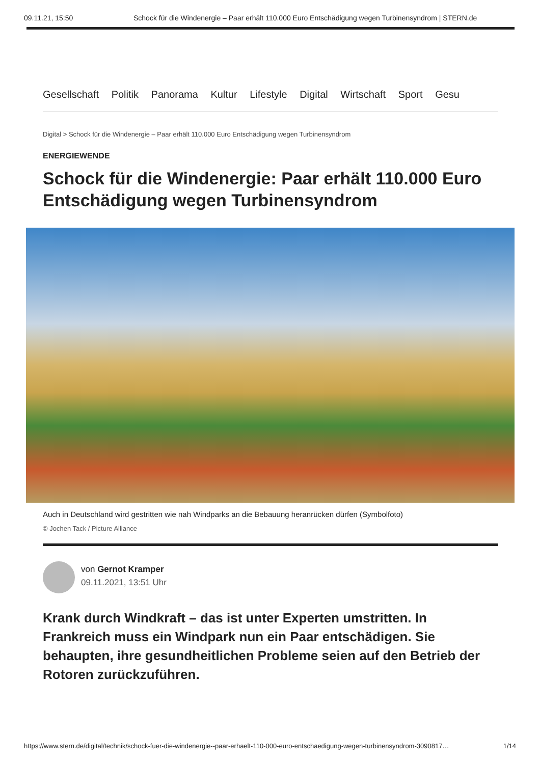09.11.21, 15:50 Schock für die Windenergie – Paar erhält 110.000 Euro Entschädigung wegen Turbinensyndrom | STERN.de
Gesellschaft Politik Panorama Kultur Lifestyle Digital Wirtschaft Sport Gesu
Digital > Schock für die Windenergie – Paar erhält 110.000 Euro Entschädigung wegen Turbinensyndrom
ENERGIEWENDE
Schock für die Windenergie: Paar erhält 110.000 Euro Entschädigung wegen Turbinensyndrom
Auch in Deutschland wird gestritten wie nah Windparks an die Bebauung heranrücken dürfen (Symbolfoto)
© Jochen Tack / Picture Alliance
von Gernot Kramper
09.11.2021, 13:51 Uhr
Krank durch Windkraft – das ist unter Experten umstritten. In Frankreich muss ein Windpark nun ein Paar entschädigen. Sie behaupten, ihre gesundheitlichen Probleme seien auf den Betrieb der Rotoren zurückzuführen.
https://www.stern.de/digital/technik/schock-fuer-die-windenergie--paar-erhaelt-110-000-euro-entschaedigung-wegen-turbinensyndrom-3090817… 1/14